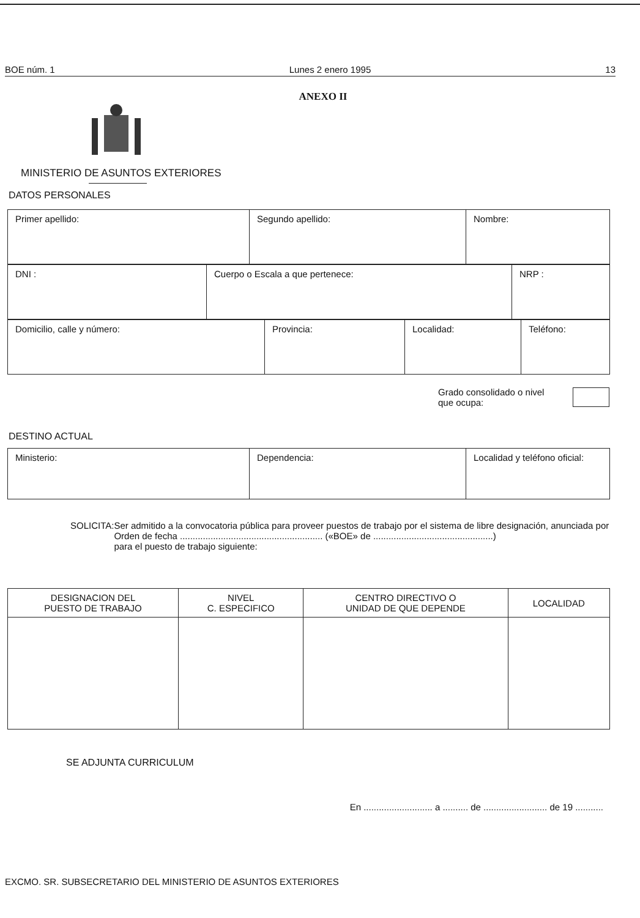BOE núm. 1 Lunes 2 enero 1995 13
ANEXO II
MINISTERIO DE ASUNTOS EXTERIORES
DATOS PERSONALES
| Primer apellido: | Segundo apellido: | Nombre: |
| DNI : | Cuerpo o Escala a que pertenece: | NRP : |
| Domicilio, calle y número: | Provincia: | Localidad: | Teléfono: |
Grado consolidado o nivel que ocupa:
DESTINO ACTUAL
| Ministerio: | Dependencia: | Localidad y teléfono oficial: |
SOLICITA: Ser admitido a la convocatoria pública para proveer puestos de trabajo por el sistema de libre designación, anunciada por Orden de fecha ........................................................ («BOE» de ...............................................)
para el puesto de trabajo siguiente:
| DESIGNACION DEL PUESTO DE TRABAJO | NIVEL C. ESPECIFICO | CENTRO DIRECTIVO O UNIDAD DE QUE DEPENDE | LOCALIDAD |
| --- | --- | --- | --- |
SE ADJUNTA CURRICULUM
En ........................... a .......... de ......................... de 19 ...........
EXCMO. SR. SUBSECRETARIO DEL MINISTERIO DE ASUNTOS EXTERIORES